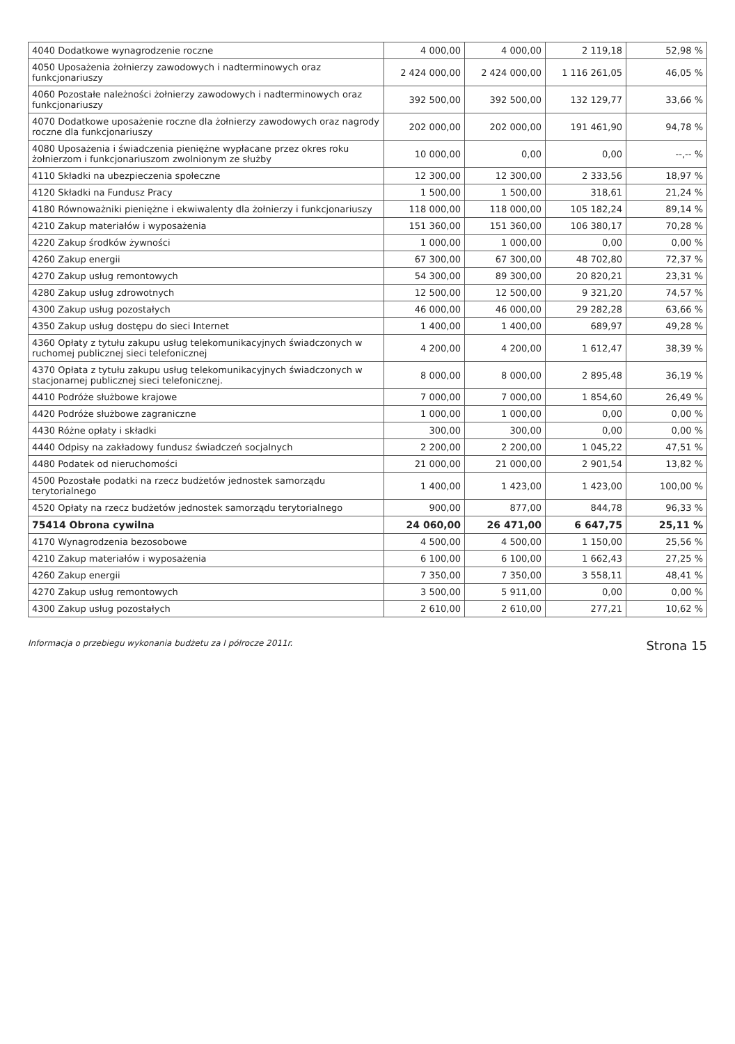| 4040 Dodatkowe wynagrodzenie roczne | 4 000,00 | 4 000,00 | 2 119,18 | 52,98 % |
| 4050 Uposażenia żołnierzy zawodowych i nadterminowych oraz funkcjonariuszy | 2 424 000,00 | 2 424 000,00 | 1 116 261,05 | 46,05 % |
| 4060 Pozostałe należności żołnierzy zawodowych i nadterminowych oraz funkcjonariuszy | 392 500,00 | 392 500,00 | 132 129,77 | 33,66 % |
| 4070 Dodatkowe uposażenie roczne dla żołnierzy zawodowych oraz nagrody roczne dla funkcjonariuszy | 202 000,00 | 202 000,00 | 191 461,90 | 94,78 % |
| 4080 Uposażenia i świadczenia pieniężne wypłacane przez okres roku żołnierzom i funkcjonariuszom zwolnionym ze służby | 10 000,00 | 0,00 | 0,00 | --,-- % |
| 4110 Składki na ubezpieczenia społeczne | 12 300,00 | 12 300,00 | 2 333,56 | 18,97 % |
| 4120 Składki na Fundusz Pracy | 1 500,00 | 1 500,00 | 318,61 | 21,24 % |
| 4180 Równoważniki pieniężne i ekwiwalenty dla żołnierzy i funkcjonariuszy | 118 000,00 | 118 000,00 | 105 182,24 | 89,14 % |
| 4210 Zakup materiałów i wyposażenia | 151 360,00 | 151 360,00 | 106 380,17 | 70,28 % |
| 4220 Zakup środków żywności | 1 000,00 | 1 000,00 | 0,00 | 0,00 % |
| 4260 Zakup energii | 67 300,00 | 67 300,00 | 48 702,80 | 72,37 % |
| 4270 Zakup usług remontowych | 54 300,00 | 89 300,00 | 20 820,21 | 23,31 % |
| 4280 Zakup usług zdrowotnych | 12 500,00 | 12 500,00 | 9 321,20 | 74,57 % |
| 4300 Zakup usług pozostałych | 46 000,00 | 46 000,00 | 29 282,28 | 63,66 % |
| 4350 Zakup usług dostępu do sieci Internet | 1 400,00 | 1 400,00 | 689,97 | 49,28 % |
| 4360 Opłaty z tytułu zakupu usług telekomunikacyjnych świadczonych w ruchomej publicznej sieci telefonicznej | 4 200,00 | 4 200,00 | 1 612,47 | 38,39 % |
| 4370 Opłata z tytułu zakupu usług telekomunikacyjnych świadczonych w stacjonarnej publicznej sieci telefonicznej. | 8 000,00 | 8 000,00 | 2 895,48 | 36,19 % |
| 4410 Podróże służbowe krajowe | 7 000,00 | 7 000,00 | 1 854,60 | 26,49 % |
| 4420 Podróże służbowe zagraniczne | 1 000,00 | 1 000,00 | 0,00 | 0,00 % |
| 4430 Różne opłaty i składki | 300,00 | 300,00 | 0,00 | 0,00 % |
| 4440 Odpisy na zakładowy fundusz świadczeń socjalnych | 2 200,00 | 2 200,00 | 1 045,22 | 47,51 % |
| 4480 Podatek od nieruchomości | 21 000,00 | 21 000,00 | 2 901,54 | 13,82 % |
| 4500 Pozostałe podatki na rzecz budżetów jednostek samorządu terytorialnego | 1 400,00 | 1 423,00 | 1 423,00 | 100,00 % |
| 4520 Opłaty na rzecz budżetów jednostek samorządu terytorialnego | 900,00 | 877,00 | 844,78 | 96,33 % |
| 75414 Obrona cywilna | 24 060,00 | 26 471,00 | 6 647,75 | 25,11 % |
| 4170 Wynagrodzenia bezosobowe | 4 500,00 | 4 500,00 | 1 150,00 | 25,56 % |
| 4210 Zakup materiałów i wyposażenia | 6 100,00 | 6 100,00 | 1 662,43 | 27,25 % |
| 4260 Zakup energii | 7 350,00 | 7 350,00 | 3 558,11 | 48,41 % |
| 4270 Zakup usług remontowych | 3 500,00 | 5 911,00 | 0,00 | 0,00 % |
| 4300 Zakup usług pozostałych | 2 610,00 | 2 610,00 | 277,21 | 10,62 % |
Informacja o przebiegu wykonania budżetu za I półrocze 2011r. Strona 15